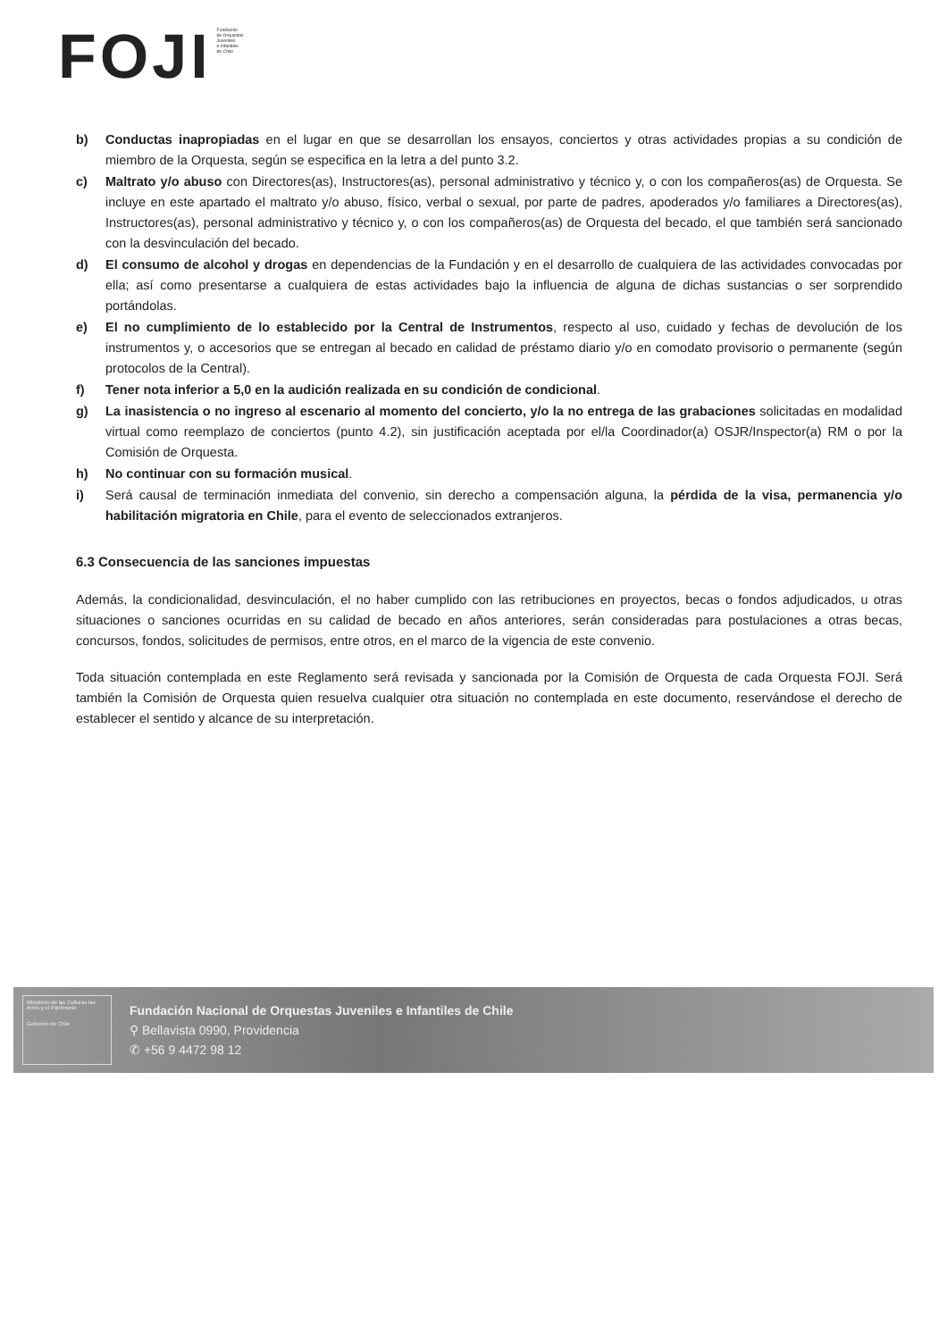FOJI
Fundación
de Orquestas
Juveniles
e Infantiles
de Chile
b) Conductas inapropiadas en el lugar en que se desarrollan los ensayos, conciertos y otras actividades propias a su condición de miembro de la Orquesta, según se especifica en la letra a del punto 3.2.
c) Maltrato y/o abuso con Directores(as), Instructores(as), personal administrativo y técnico y, o con los compañeros(as) de Orquesta. Se incluye en este apartado el maltrato y/o abuso, físico, verbal o sexual, por parte de padres, apoderados y/o familiares a Directores(as), Instructores(as), personal administrativo y técnico y, o con los compañeros(as) de Orquesta del becado, el que también será sancionado con la desvinculación del becado.
d) El consumo de alcohol y drogas en dependencias de la Fundación y en el desarrollo de cualquiera de las actividades convocadas por ella; así como presentarse a cualquiera de estas actividades bajo la influencia de alguna de dichas sustancias o ser sorprendido portándolas.
e) El no cumplimiento de lo establecido por la Central de Instrumentos, respecto al uso, cuidado y fechas de devolución de los instrumentos y, o accesorios que se entregan al becado en calidad de préstamo diario y/o en comodato provisorio o permanente (según protocolos de la Central).
f) Tener nota inferior a 5,0 en la audición realizada en su condición de condicional.
g) La inasistencia o no ingreso al escenario al momento del concierto, y/o la no entrega de las grabaciones solicitadas en modalidad virtual como reemplazo de conciertos (punto 4.2), sin justificación aceptada por el/la Coordinador(a) OSJR/Inspector(a) RM o por la Comisión de Orquesta.
h) No continuar con su formación musical.
i) Será causal de terminación inmediata del convenio, sin derecho a compensación alguna, la pérdida de la visa, permanencia y/o habilitación migratoria en Chile, para el evento de seleccionados extranjeros.
6.3 Consecuencia de las sanciones impuestas
Además, la condicionalidad, desvinculación, el no haber cumplido con las retribuciones en proyectos, becas o fondos adjudicados, u otras situaciones o sanciones ocurridas en su calidad de becado en años anteriores, serán consideradas para postulaciones a otras becas, concursos, fondos, solicitudes de permisos, entre otros, en el marco de la vigencia de este convenio.
Toda situación contemplada en este Reglamento será revisada y sancionada por la Comisión de Orquesta de cada Orquesta FOJI. Será también la Comisión de Orquesta quien resuelva cualquier otra situación no contemplada en este documento, reservándose el derecho de establecer el sentido y alcance de su interpretación.
Ministerio de las Culturas las Artes y el Patrimonio
Gobierno de Chile
Fundación Nacional de Orquestas Juveniles e Infantiles de Chile
⚲ Bellavista 0990, Providencia
✆ +56 9 4472 98 12